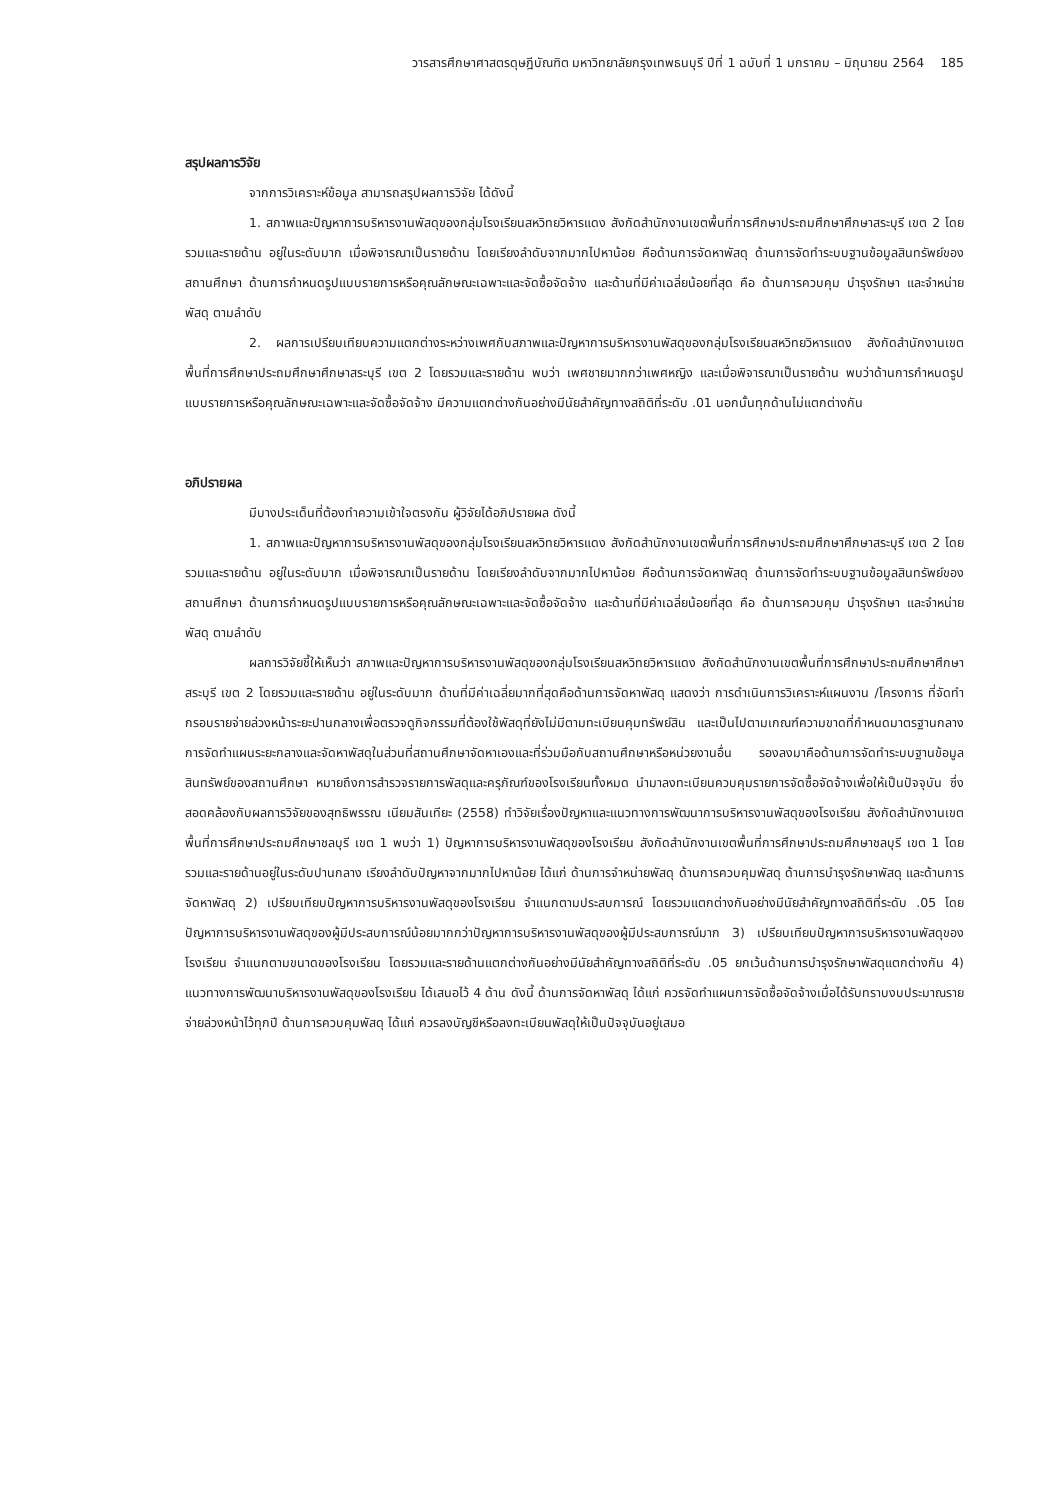วารสารศึกษาศาสตรดุษฎีบัณฑิต มหาวิทยาลัยกรุงเทพธนบุรี ปีที่ 1 ฉบับที่ 1 มกราคม – มิถุนายน 2564 185
สรุปผลการวิจัย
จากการวิเคราะห์ข้อมูล สามารถสรุปผลการวิจัย ได้ดังนี้
1. สภาพและปัญหาการบริหารงานพัสดุของกลุ่มโรงเรียนสหวิทยวิหารแดง สังกัดสำนักงานเขตพื้นที่การศึกษาประถมศึกษาศึกษาสระบุรี เขต 2 โดยรวมและรายด้าน อยู่ในระดับมาก เมื่อพิจารณาเป็นรายด้าน โดยเรียงลำดับจากมากไปหาน้อย คือด้านการจัดหาพัสดุ ด้านการจัดทำระบบฐานข้อมูลสินทรัพย์ของสถานศึกษา ด้านการกำหนดรูปแบบรายการหรือคุณลักษณะเฉพาะและจัดซื้อจัดจ้าง และด้านที่มีค่าเฉลี่ยน้อยที่สุด คือ ด้านการควบคุม บำรุงรักษา และจำหน่ายพัสดุ ตามลำดับ
2. ผลการเปรียบเทียบความแตกต่างระหว่างเพศกับสภาพและปัญหาการบริหารงานพัสดุของกลุ่มโรงเรียนสหวิทยวิหารแดง สังกัดสำนักงานเขตพื้นที่การศึกษาประถมศึกษาศึกษาสระบุรี เขต 2 โดยรวมและรายด้าน พบว่า เพศชายมากกว่าเพศหญิง และเมื่อพิจารณาเป็นรายด้าน พบว่าด้านการกำหนดรูปแบบรายการหรือคุณลักษณะเฉพาะและจัดซื้อจัดจ้าง มีความแตกต่างกันอย่างมีนัยสำคัญทางสถิติที่ระดับ .01 นอกนั้นทุกด้านไม่แตกต่างกัน
อภิปรายผล
มีบางประเด็นที่ต้องทำความเข้าใจตรงกัน ผู้วิจัยได้อภิปรายผล ดังนี้
1. สภาพและปัญหาการบริหารงานพัสดุของกลุ่มโรงเรียนสหวิทยวิหารแดง สังกัดสำนักงานเขตพื้นที่การศึกษาประถมศึกษาศึกษาสระบุรี เขต 2 โดยรวมและรายด้าน อยู่ในระดับมาก เมื่อพิจารณาเป็นรายด้าน โดยเรียงลำดับจากมากไปหาน้อย คือด้านการจัดหาพัสดุ ด้านการจัดทำระบบฐานข้อมูลสินทรัพย์ของสถานศึกษา ด้านการกำหนดรูปแบบรายการหรือคุณลักษณะเฉพาะและจัดซื้อจัดจ้าง และด้านที่มีค่าเฉลี่ยน้อยที่สุด คือ ด้านการควบคุม บำรุงรักษา และจำหน่ายพัสดุ ตามลำดับ
ผลการวิจัยชี้ให้เห็นว่า สภาพและปัญหาการบริหารงานพัสดุของกลุ่มโรงเรียนสหวิทยวิหารแดง สังกัดสำนักงานเขตพื้นที่การศึกษาประถมศึกษาศึกษาสระบุรี เขต 2 โดยรวมและรายด้าน อยู่ในระดับมาก ด้านที่มีค่าเฉลี่ยมากที่สุดคือด้านการจัดหาพัสดุ แสดงว่า การดำเนินการวิเคราะห์แผนงาน /โครงการ ที่จัดทำกรอบรายจ่ายล่วงหน้าระยะปานกลางเพื่อตรวจดูกิจกรรมที่ต้องใช้พัสดุที่ยังไม่มีตามทะเบียนคุมทรัพย์สิน และเป็นไปตามเกณฑ์ความขาดที่กำหนดมาตรฐานกลาง การจัดทำแผนระยะกลางและจัดหาพัสดุในส่วนที่สถานศึกษาจัดหาเองและที่ร่วมมือกับสถานศึกษาหรือหน่วยงานอื่น รองลงมาคือด้านการจัดทำระบบฐานข้อมูลสินทรัพย์ของสถานศึกษา หมายถึงการสำรวจรายการพัสดุและครุภัณฑ์ของโรงเรียนทั้งหมด นำมาลงทะเบียนควบคุมรายการจัดซื้อจัดจ้างเพื่อให้เป็นปัจจุบัน ซึ่งสอดคล้องกับผลการวิจัยของสุทธิพรรณ เนียมสันเทียะ (2558) ทำวิจัยเรื่องปัญหาและแนวทางการพัฒนาการบริหารงานพัสดุของโรงเรียน สังกัดสำนักงานเขตพื้นที่การศึกษาประถมศึกษาชลบุรี เขต 1 พบว่า 1) ปัญหาการบริหารงานพัสดุของโรงเรียน สังกัดสำนักงานเขตพื้นที่การศึกษาประถมศึกษาชลบุรี เขต 1 โดยรวมและรายด้านอยู่ในระดับปานกลาง เรียงลำดับปัญหาจากมากไปหาน้อย ได้แก่ ด้านการจำหน่ายพัสดุ ด้านการควบคุมพัสดุ ด้านการบำรุงรักษาพัสดุ และด้านการจัดหาพัสดุ 2) เปรียบเทียบปัญหาการบริหารงานพัสดุของโรงเรียน จำแนกตามประสบการณ์ โดยรวมแตกต่างกันอย่างมีนัยสำคัญทางสถิติที่ระดับ .05 โดยปัญหาการบริหารงานพัสดุของผู้มีประสบการณ์น้อยมากกว่าปัญหาการบริหารงานพัสดุของผู้มีประสบการณ์มาก 3) เปรียบเทียบปัญหาการบริหารงานพัสดุของโรงเรียน จำแนกตามขนาดของโรงเรียน โดยรวมและรายด้านแตกต่างกันอย่างมีนัยสำคัญทางสถิติที่ระดับ .05 ยกเว้นด้านการบำรุงรักษาพัสดุแตกต่างกัน 4) แนวทางการพัฒนาบริหารงานพัสดุของโรงเรียน ได้เสนอไว้ 4 ด้าน ดังนี้ ด้านการจัดหาพัสดุ ได้แก่ ควรจัดทำแผนการจัดซื้อจัดจ้างเมื่อได้รับทราบงบประมาณรายจ่ายล่วงหน้าไว้ทุกปี ด้านการควบคุมพัสดุ ได้แก่ ควรลงบัญชีหรือลงทะเบียนพัสดุให้เป็นปัจจุบันอยู่เสมอ